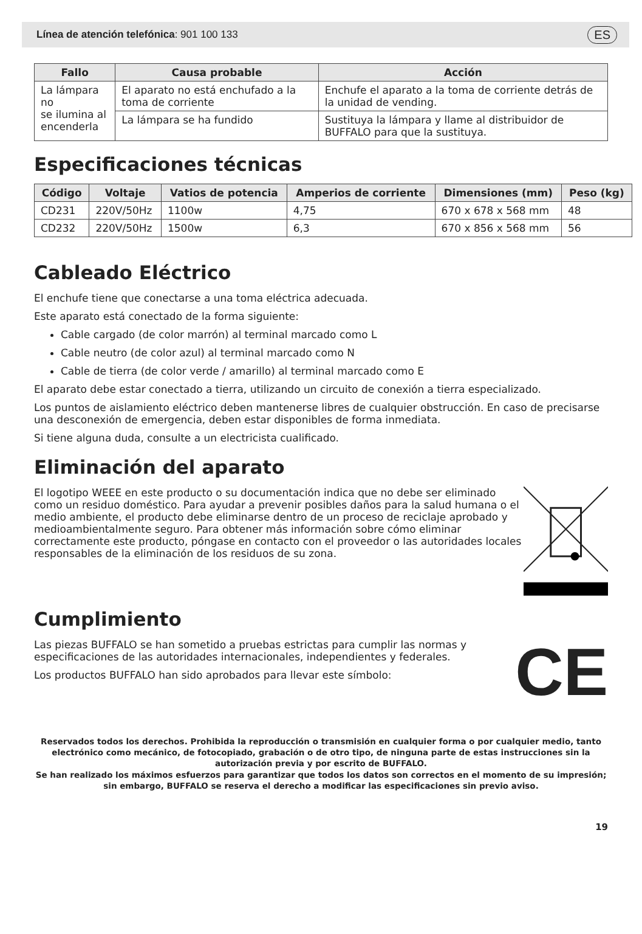Línea de atención telefónica: 901 100 133 ES
| Fallo | Causa probable | Acción |
| --- | --- | --- |
| La lámpara no se ilumina al encenderla | El aparato no está enchufado a la toma de corriente | Enchufe el aparato a la toma de corriente detrás de la unidad de vending. |
| | La lámpara se ha fundido | Sustituya la lámpara y llame al distribuidor de BUFFALO para que la sustituya. |
Especificaciones técnicas
| Código | Voltaje | Vatios de potencia | Amperios de corriente | Dimensiones (mm) | Peso (kg) |
| --- | --- | --- | --- | --- | --- |
| CD231 | 220V/50Hz | 1100w | 4,75 | 670 x 678 x 568 mm | 48 |
| CD232 | 220V/50Hz | 1500w | 6,3 | 670 x 856 x 568 mm | 56 |
Cableado Eléctrico
El enchufe tiene que conectarse a una toma eléctrica adecuada.
Este aparato está conectado de la forma siguiente:
Cable cargado (de color marrón) al terminal marcado como L
Cable neutro (de color azul) al terminal marcado como N
Cable de tierra (de color verde / amarillo) al terminal marcado como E
El aparato debe estar conectado a tierra, utilizando un circuito de conexión a tierra especializado.
Los puntos de aislamiento eléctrico deben mantenerse libres de cualquier obstrucción. En caso de precisarse una desconexión de emergencia, deben estar disponibles de forma inmediata.
Si tiene alguna duda, consulte a un electricista cualificado.
Eliminación del aparato
El logotipo WEEE en este producto o su documentación indica que no debe ser eliminado como un residuo doméstico. Para ayudar a prevenir posibles daños para la salud humana o el medio ambiente, el producto debe eliminarse dentro de un proceso de reciclaje aprobado y medioambientalmente seguro. Para obtener más información sobre cómo eliminar correctamente este producto, póngase en contacto con el proveedor o las autoridades locales responsables de la eliminación de los residuos de su zona.
Cumplimiento
Las piezas BUFFALO se han sometido a pruebas estrictas para cumplir las normas y especificaciones de las autoridades internacionales, independientes y federales.
Los productos BUFFALO han sido aprobados para llevar este símbolo:
CE
Reservados todos los derechos. Prohibida la reproducción o transmisión en cualquier forma o por cualquier medio, tanto electrónico como mecánico, de fotocopiado, grabación o de otro tipo, de ninguna parte de estas instrucciones sin la autorización previa y por escrito de BUFFALO.
Se han realizado los máximos esfuerzos para garantizar que todos los datos son correctos en el momento de su impresión; sin embargo, BUFFALO se reserva el derecho a modificar las especificaciones sin previo aviso.
19